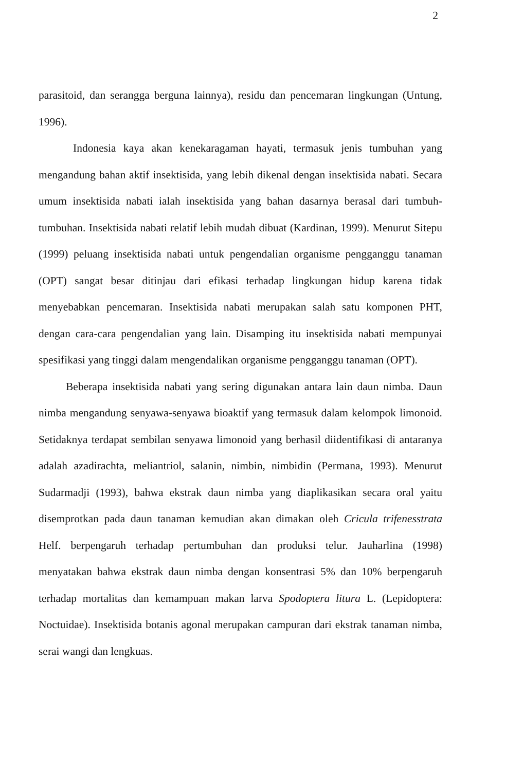2
parasitoid, dan serangga berguna lainnya), residu dan pencemaran lingkungan (Untung, 1996).
Indonesia kaya akan kenekaragaman hayati, termasuk jenis tumbuhan yang mengandung bahan aktif insektisida, yang lebih dikenal dengan insektisida nabati. Secara umum insektisida nabati ialah insektisida yang bahan dasarnya berasal dari tumbuh-tumbuhan. Insektisida nabati relatif lebih mudah dibuat (Kardinan, 1999). Menurut Sitepu (1999) peluang insektisida nabati untuk pengendalian organisme pengganggu tanaman (OPT) sangat besar ditinjau dari efikasi terhadap lingkungan hidup karena tidak menyebabkan pencemaran. Insektisida nabati merupakan salah satu komponen PHT, dengan cara-cara pengendalian yang lain. Disamping itu insektisida nabati mempunyai spesifikasi yang tinggi dalam mengendalikan organisme pengganggu tanaman (OPT).
Beberapa insektisida nabati yang sering digunakan antara lain daun nimba. Daun nimba mengandung senyawa-senyawa bioaktif yang termasuk dalam kelompok limonoid. Setidaknya terdapat sembilan senyawa limonoid yang berhasil diidentifikasi di antaranya adalah azadirachta, meliantriol, salanin, nimbin, nimbidin (Permana, 1993). Menurut Sudarmadji (1993), bahwa ekstrak daun nimba yang diaplikasikan secara oral yaitu disemprotkan pada daun tanaman kemudian akan dimakan oleh Cricula trifenesstrata Helf. berpengaruh terhadap pertumbuhan dan produksi telur. Jauharlina (1998) menyatakan bahwa ekstrak daun nimba dengan konsentrasi 5% dan 10% berpengaruh terhadap mortalitas dan kemampuan makan larva Spodoptera litura L. (Lepidoptera: Noctuidae). Insektisida botanis agonal merupakan campuran dari ekstrak tanaman nimba, serai wangi dan lengkuas.